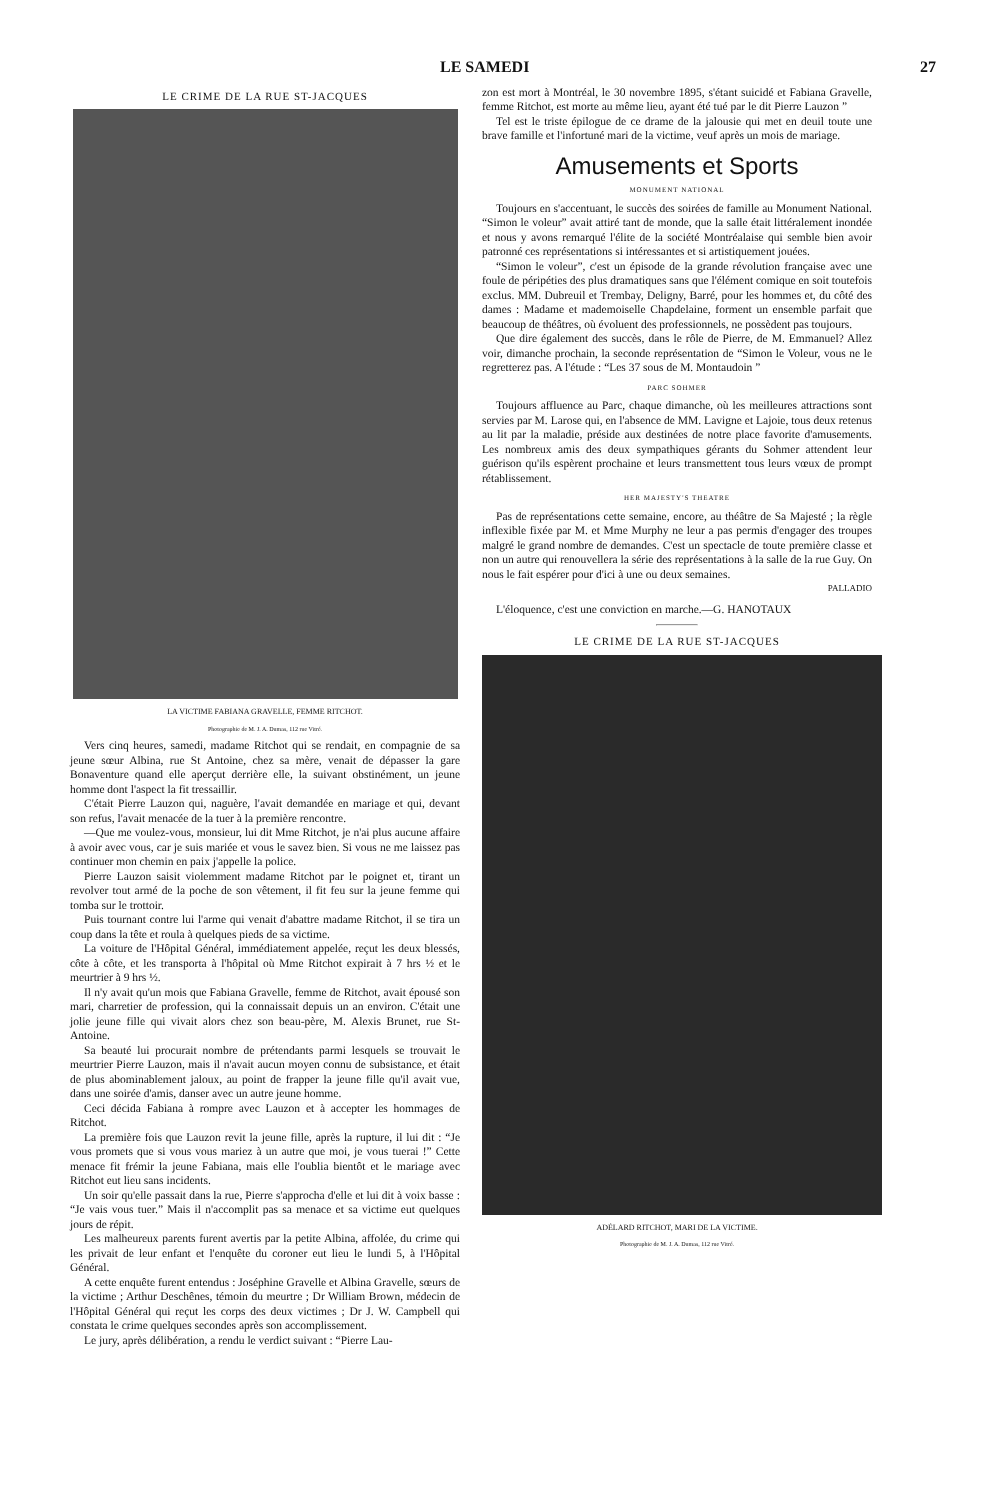LE SAMEDI 27
LE CRIME DE LA RUE ST-JACQUES
LA VICTIME FABIANA GRAVELLE, FEMME RITCHOT.
Photographie de M. J. A. Dumas, 112 rue Vitré.
Vers cinq heures, samedi, madame Ritchot qui se rendait, en compagnie de sa jeune sœur Albina, rue St Antoine, chez sa mère, venait de dépasser la gare Bonaventure quand elle aperçut derrière elle, la suivant obstinément, un jeune homme dont l'aspect la fit tressaillir.
C'était Pierre Lauzon qui, naguère, l'avait demandée en mariage et qui, devant son refus, l'avait menacée de la tuer à la première rencontre.
—Que me voulez-vous, monsieur, lui dit Mme Ritchot, je n'ai plus aucune affaire à avoir avec vous, car je suis mariée et vous le savez bien. Si vous ne me laissez pas continuer mon chemin en paix j'appelle la police.
Pierre Lauzon saisit violemment madame Ritchot par le poignet et, tirant un revolver tout armé de la poche de son vêtement, il fit feu sur la jeune femme qui tomba sur le trottoir.
Puis tournant contre lui l'arme qui venait d'abattre madame Ritchot, il se tira un coup dans la tête et roula à quelques pieds de sa victime.
La voiture de l'Hôpital Général, immédiatement appelée, reçut les deux blessés, côte à côte, et les transporta à l'hôpital où Mme Ritchot expirait à 7 hrs ½ et le meurtrier à 9 hrs ½.
Il n'y avait qu'un mois que Fabiana Gravelle, femme de Ritchot, avait épousé son mari, charretier de profession, qui la connaissait depuis un an environ. C'était une jolie jeune fille qui vivait alors chez son beau-père, M. Alexis Brunet, rue St-Antoine.
Sa beauté lui procurait nombre de prétendants parmi lesquels se trouvait le meurtrier Pierre Lauzon, mais il n'avait aucun moyen connu de subsistance, et était de plus abominablement jaloux, au point de frapper la jeune fille qu'il avait vue, dans une soirée d'amis, danser avec un autre jeune homme.
Ceci décida Fabiana à rompre avec Lauzon et à accepter les hommages de Ritchot.
La première fois que Lauzon revit la jeune fille, après la rupture, il lui dit : “Je vous promets que si vous vous mariez à un autre que moi, je vous tuerai !” Cette menace fit frémir la jeune Fabiana, mais elle l'oublia bientôt et le mariage avec Ritchot eut lieu sans incidents.
Un soir qu'elle passait dans la rue, Pierre s'approcha d'elle et lui dit à voix basse : “Je vais vous tuer.” Mais il n'accomplit pas sa menace et sa victime eut quelques jours de répit.
Les malheureux parents furent avertis par la petite Albina, affolée, du crime qui les privait de leur enfant et l'enquête du coroner eut lieu le lundi 5, à l'Hôpital Général.
A cette enquête furent entendus : Joséphine Gravelle et Albina Gravelle, sœurs de la victime ; Arthur Deschênes, témoin du meurtre ; Dr William Brown, médecin de l'Hôpital Général qui reçut les corps des deux victimes ; Dr J. W. Campbell qui constata le crime quelques secondes après son accomplissement.
Le jury, après délibération, a rendu le verdict suivant : “Pierre Lau-
zon est mort à Montréal, le 30 novembre 1895, s'étant suicidé et Fabiana Gravelle, femme Ritchot, est morte au même lieu, ayant été tué par le dit Pierre Lauzon ”
Tel est le triste épilogue de ce drame de la jalousie qui met en deuil toute une brave famille et l'infortuné mari de la victime, veuf après un mois de mariage.
Amusements et Sports
MONUMENT NATIONAL
Toujours en s'accentuant, le succès des soirées de famille au Monument National. “Simon le voleur” avait attiré tant de monde, que la salle était littéralement inondée et nous y avons remarqué l'élite de la société Montréalaise qui semble bien avoir patronné ces représentations si intéressantes et si artistiquement jouées.
“Simon le voleur”, c'est un épisode de la grande révolution française avec une foule de péripéties des plus dramatiques sans que l'élément comique en soit toutefois exclus. MM. Dubreuil et Trembay, Deligny, Barré, pour les hommes et, du côté des dames : Madame et mademoiselle Chapdelaine, forment un ensemble parfait que beaucoup de théâtres, où évoluent des professionnels, ne possèdent pas toujours.
Que dire également des succès, dans le rôle de Pierre, de M. Emmanuel? Allez voir, dimanche prochain, la seconde représentation de “Simon le Voleur, vous ne le regretterez pas. A l'étude : “Les 37 sous de M. Montaudoin ”
PARC SOHMER
Toujours affluence au Parc, chaque dimanche, où les meilleures attractions sont servies par M. Larose qui, en l'absence de MM. Lavigne et Lajoie, tous deux retenus au lit par la maladie, préside aux destinées de notre place favorite d'amusements. Les nombreux amis des deux sympathiques gérants du Sohmer attendent leur guérison qu'ils espèrent prochaine et leurs transmettent tous leurs vœux de prompt rétablissement.
HER MAJESTY'S THEATRE
Pas de représentations cette semaine, encore, au théâtre de Sa Majesté ; la règle inflexible fixée par M. et Mme Murphy ne leur a pas permis d'engager des troupes malgré le grand nombre de demandes. C'est un spectacle de toute première classe et non un autre qui renouvellera la série des représentations à la salle de la rue Guy. On nous le fait espérer pour d'ici à une ou deux semaines.
PALLADIO
L'éloquence, c'est une conviction en marche.—G. HANOTAUX
LE CRIME DE LA RUE ST-JACQUES
ADÉLARD RITCHOT, MARI DE LA VICTIME.
Photographie de M. J. A. Dumas, 112 rue Vitré.